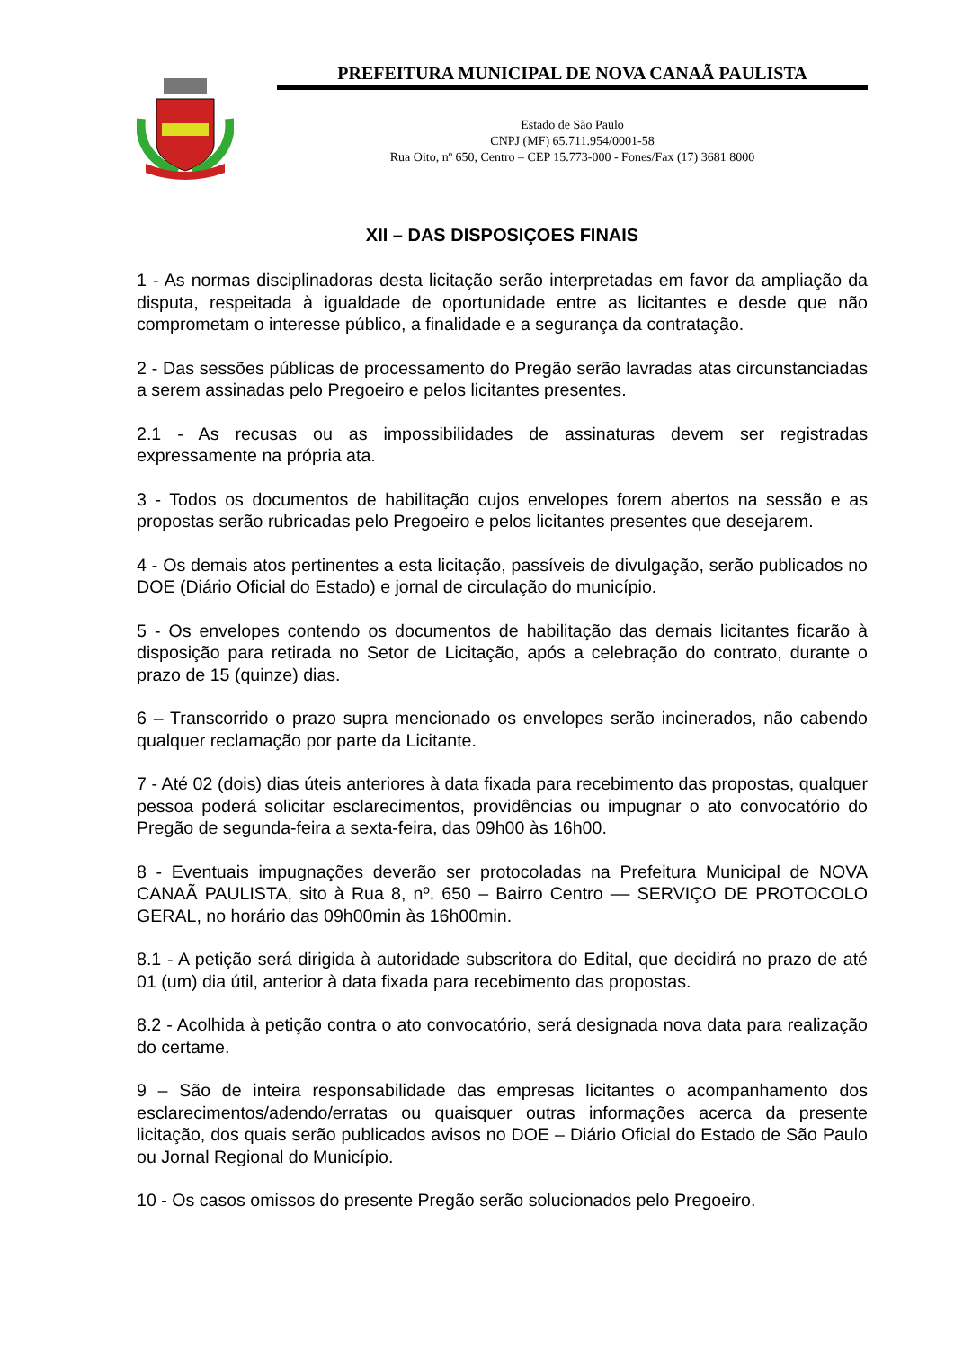PREFEITURA MUNICIPAL DE NOVA CANAÃ PAULISTA
Estado de São Paulo
CNPJ (MF) 65.711.954/0001-58
Rua Oito, nº 650, Centro – CEP 15.773-000 - Fones/Fax (17) 3681 8000
XII – DAS DISPOSIÇOES FINAIS
1 - As normas disciplinadoras desta licitação serão interpretadas em favor da ampliação da disputa, respeitada à igualdade de oportunidade entre as licitantes e desde que não comprometam o interesse público, a finalidade e a segurança da contratação.
2 - Das sessões públicas de processamento do Pregão serão lavradas atas circunstanciadas a serem assinadas pelo Pregoeiro e pelos licitantes presentes.
2.1 - As recusas ou as impossibilidades de assinaturas devem ser registradas expressamente na própria ata.
3 - Todos os documentos de habilitação cujos envelopes forem abertos na sessão e as propostas serão rubricadas pelo Pregoeiro e pelos licitantes presentes que desejarem.
4 - Os demais atos pertinentes a esta licitação, passíveis de divulgação, serão publicados no DOE (Diário Oficial do Estado) e jornal de circulação do município.
5 - Os envelopes contendo os documentos de habilitação das demais licitantes ficarão à disposição para retirada no Setor de Licitação, após a celebração do contrato, durante o prazo de 15 (quinze) dias.
6 – Transcorrido o prazo supra mencionado os envelopes serão incinerados, não cabendo qualquer reclamação por parte da Licitante.
7 - Até 02 (dois) dias úteis anteriores à data fixada para recebimento das propostas, qualquer pessoa poderá solicitar esclarecimentos, providências ou impugnar o ato convocatório do Pregão de segunda-feira a sexta-feira, das 09h00 às 16h00.
8 - Eventuais impugnações deverão ser protocoladas na Prefeitura Municipal de NOVA CANAÃ PAULISTA, sito à Rua 8, nº. 650 – Bairro Centro –– SERVIÇO DE PROTOCOLO GERAL, no horário das 09h00min às 16h00min.
8.1 - A petição será dirigida à autoridade subscritora do Edital, que decidirá no prazo de até 01 (um) dia útil, anterior à data fixada para recebimento das propostas.
8.2 - Acolhida à petição contra o ato convocatório, será designada nova data para realização do certame.
9 – São de inteira responsabilidade das empresas licitantes o acompanhamento dos esclarecimentos/adendo/erratas ou quaisquer outras informações acerca da presente licitação, dos quais serão publicados avisos no DOE – Diário Oficial do Estado de São Paulo ou Jornal Regional do Município.
10 - Os casos omissos do presente Pregão serão solucionados pelo Pregoeiro.